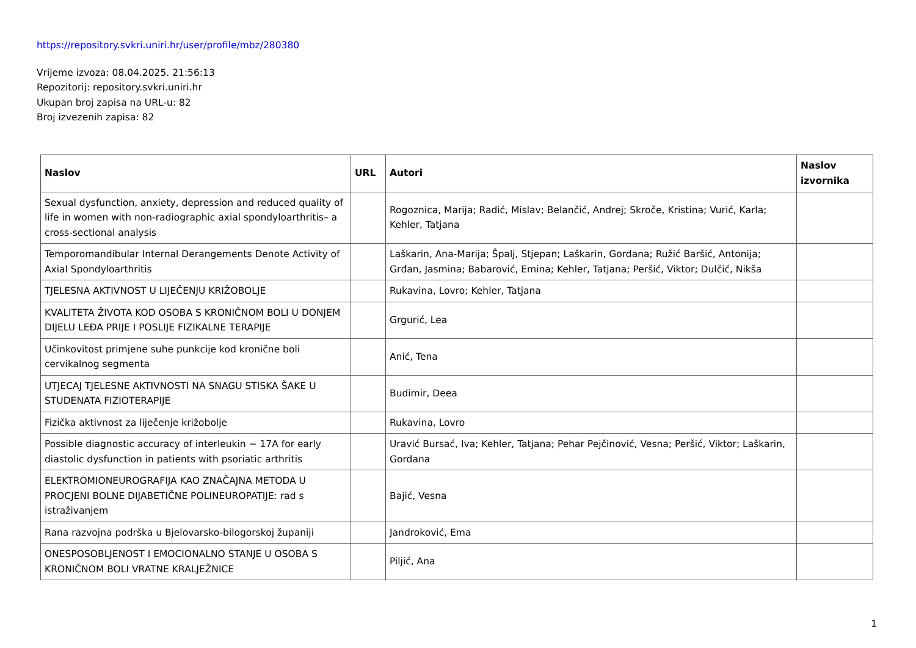https://repository.svkri.uniri.hr/user/profile/mbz/280380
Vrijeme izvoza: 08.04.2025. 21:56:13
Repozitorij: repository.svkri.uniri.hr
Ukupan broj zapisa na URL-u: 82
Broj izvezenih zapisa: 82
| Naslov | URL | Autori | Naslov izvornika |
| --- | --- | --- | --- |
| Sexual dysfunction, anxiety, depression and reduced quality of life in women with non-radiographic axial spondyloarthritis– a cross-sectional analysis | | Rogoznica, Marija; Radić, Mislav; Belančić, Andrej; Skroče, Kristina; Vurić, Karla; Kehler, Tatjana | |
| Temporomandibular Internal Derangements Denote Activity of Axial Spondyloarthritis | | Laškarin, Ana-Marija; Špalj, Stjepan; Laškarin, Gordana; Ružić Baršić, Antonija; Grđan, Jasmina; Babarović, Emina; Kehler, Tatjana; Peršić, Viktor; Dulčić, Nikša | |
| TJELESNA AKTIVNOST U LIJEČENJU KRIŽOBOLJE | | Rukavina, Lovro; Kehler, Tatjana | |
| KVALITETA ŽIVOTA KOD OSOBA S KRONIČNOM BOLI U DONJEM DIJELU LEĐA PRIJE I POSLIJE FIZIKALNE TERAPIJE | | Grgurić, Lea | |
| Učinkovitost primjene suhe punkcije kod kronične boli cervikalnog segmenta | | Anić, Tena | |
| UTJECAJ TJELESNE AKTIVNOSTI NA SNAGU STISKA ŠAKE U STUDENATA FIZIOTERAPIJE | | Budimir, Deea | |
| Fizička aktivnost za liječenje križobolje | | Rukavina, Lovro | |
| Possible diagnostic accuracy of interleukin − 17A for early diastolic dysfunction in patients with psoriatic arthritis | | Uravić Bursać, Iva; Kehler, Tatjana; Pehar Pejčinović, Vesna; Peršić, Viktor; Laškarin, Gordana | |
| ELEKTROMIONEUROGRAFIJA KAO ZNAČAJNA METODA U PROCJENI BOLNE DIJABETIČNE POLINEUROPATIJE: rad s istraživanjem | | Bajić, Vesna | |
| Rana razvojna podrška u Bjelovarsko-bilogorskoj županiji | | Jandroković, Ema | |
| ONESPOSOBLJENOST I EMOCIONALNO STANJE U OSOBA S KRONIČNOM BOLI VRATNE KRALJEŽNICE | | Piljić, Ana | |
1